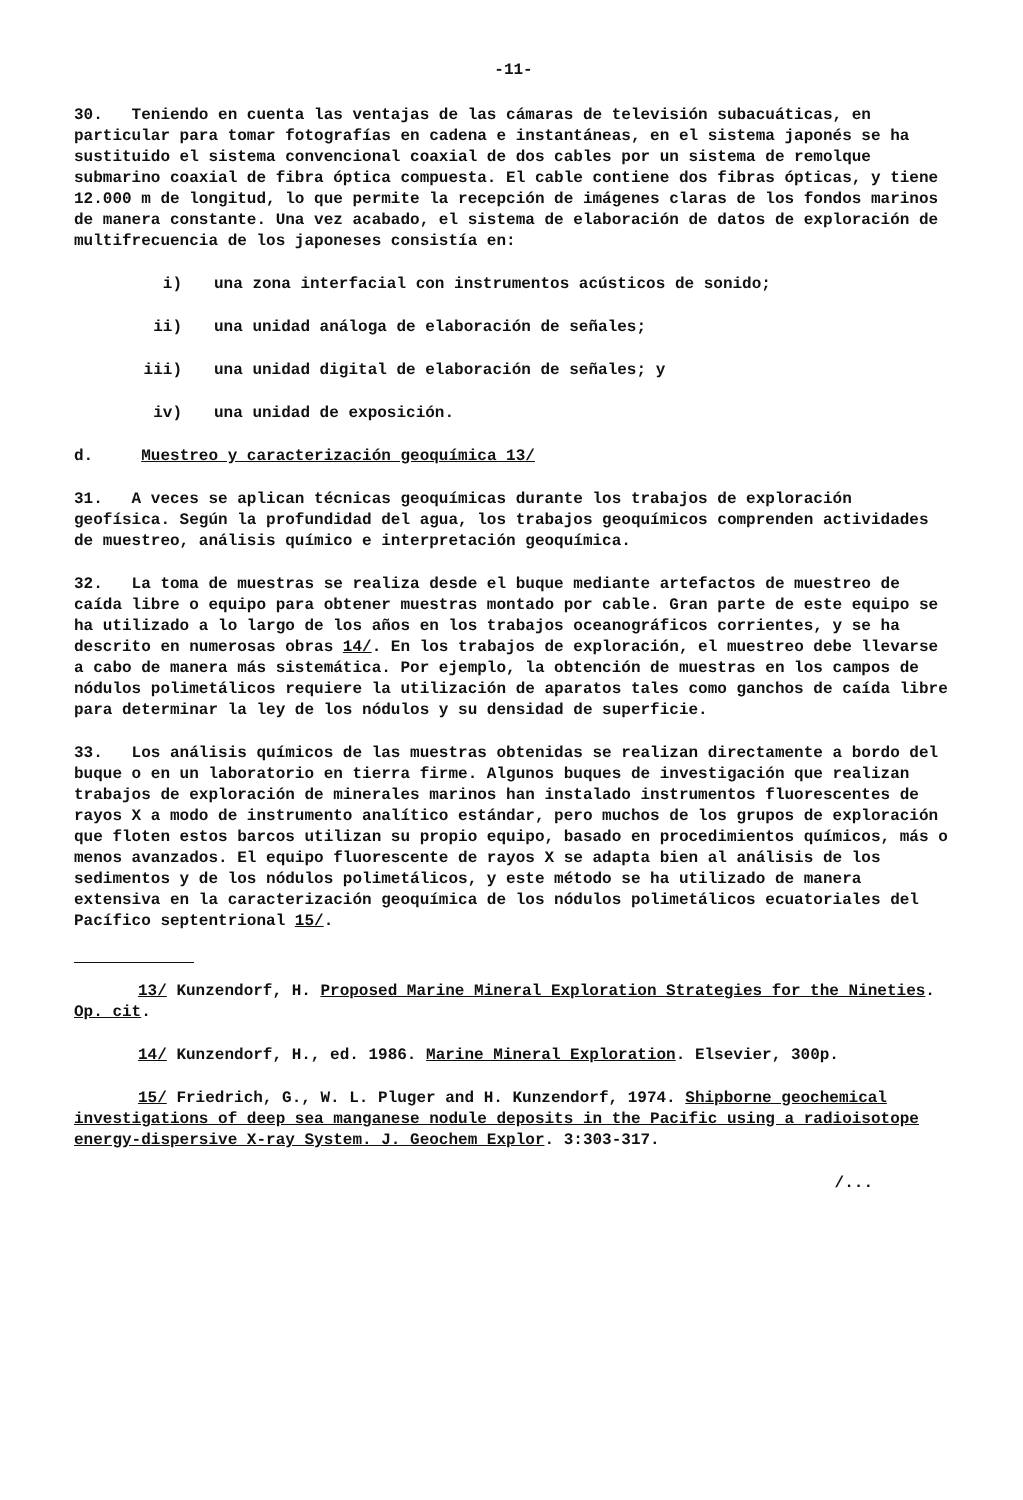-11-
30. Teniendo en cuenta las ventajas de las cámaras de televisión subacuáticas, en particular para tomar fotografías en cadena e instantáneas, en el sistema japonés se ha sustituido el sistema convencional coaxial de dos cables por un sistema de remolque submarino coaxial de fibra óptica compuesta. El cable contiene dos fibras ópticas, y tiene 12.000 m de longitud, lo que permite la recepción de imágenes claras de los fondos marinos de manera constante. Una vez acabado, el sistema de elaboración de datos de exploración de multifrecuencia de los japoneses consistía en:
i) una zona interfacial con instrumentos acústicos de sonido;
ii) una unidad análoga de elaboración de señales;
iii) una unidad digital de elaboración de señales; y
iv) una unidad de exposición.
d. Muestreo y caracterización geoquímica 13/
31. A veces se aplican técnicas geoquímicas durante los trabajos de exploración geofísica. Según la profundidad del agua, los trabajos geoquímicos comprenden actividades de muestreo, análisis químico e interpretación geoquímica.
32. La toma de muestras se realiza desde el buque mediante artefactos de muestreo de caída libre o equipo para obtener muestras montado por cable. Gran parte de este equipo se ha utilizado a lo largo de los años en los trabajos oceanográficos corrientes, y se ha descrito en numerosas obras 14/. En los trabajos de exploración, el muestreo debe llevarse a cabo de manera más sistemática. Por ejemplo, la obtención de muestras en los campos de nódulos polimetálicos requiere la utilización de aparatos tales como ganchos de caída libre para determinar la ley de los nódulos y su densidad de superficie.
33. Los análisis químicos de las muestras obtenidas se realizan directamente a bordo del buque o en un laboratorio en tierra firme. Algunos buques de investigación que realizan trabajos de exploración de minerales marinos han instalado instrumentos fluorescentes de rayos X a modo de instrumento analítico estándar, pero muchos de los grupos de exploración que floten estos barcos utilizan su propio equipo, basado en procedimientos químicos, más o menos avanzados. El equipo fluorescente de rayos X se adapta bien al análisis de los sedimentos y de los nódulos polimetálicos, y este método se ha utilizado de manera extensiva en la caracterización geoquímica de los nódulos polimetálicos ecuatoriales del Pacífico septentrional 15/.
13/ Kunzendorf, H. Proposed Marine Mineral Exploration Strategies for the Nineties. Op. cit.
14/ Kunzendorf, H., ed. 1986. Marine Mineral Exploration. Elsevier, 300p.
15/ Friedrich, G., W. L. Pluger and H. Kunzendorf, 1974. Shipborne geochemical investigations of deep sea manganese nodule deposits in the Pacific using a radioisotope energy-dispersive X-ray System. J. Geochem Explor. 3:303-317.
/...